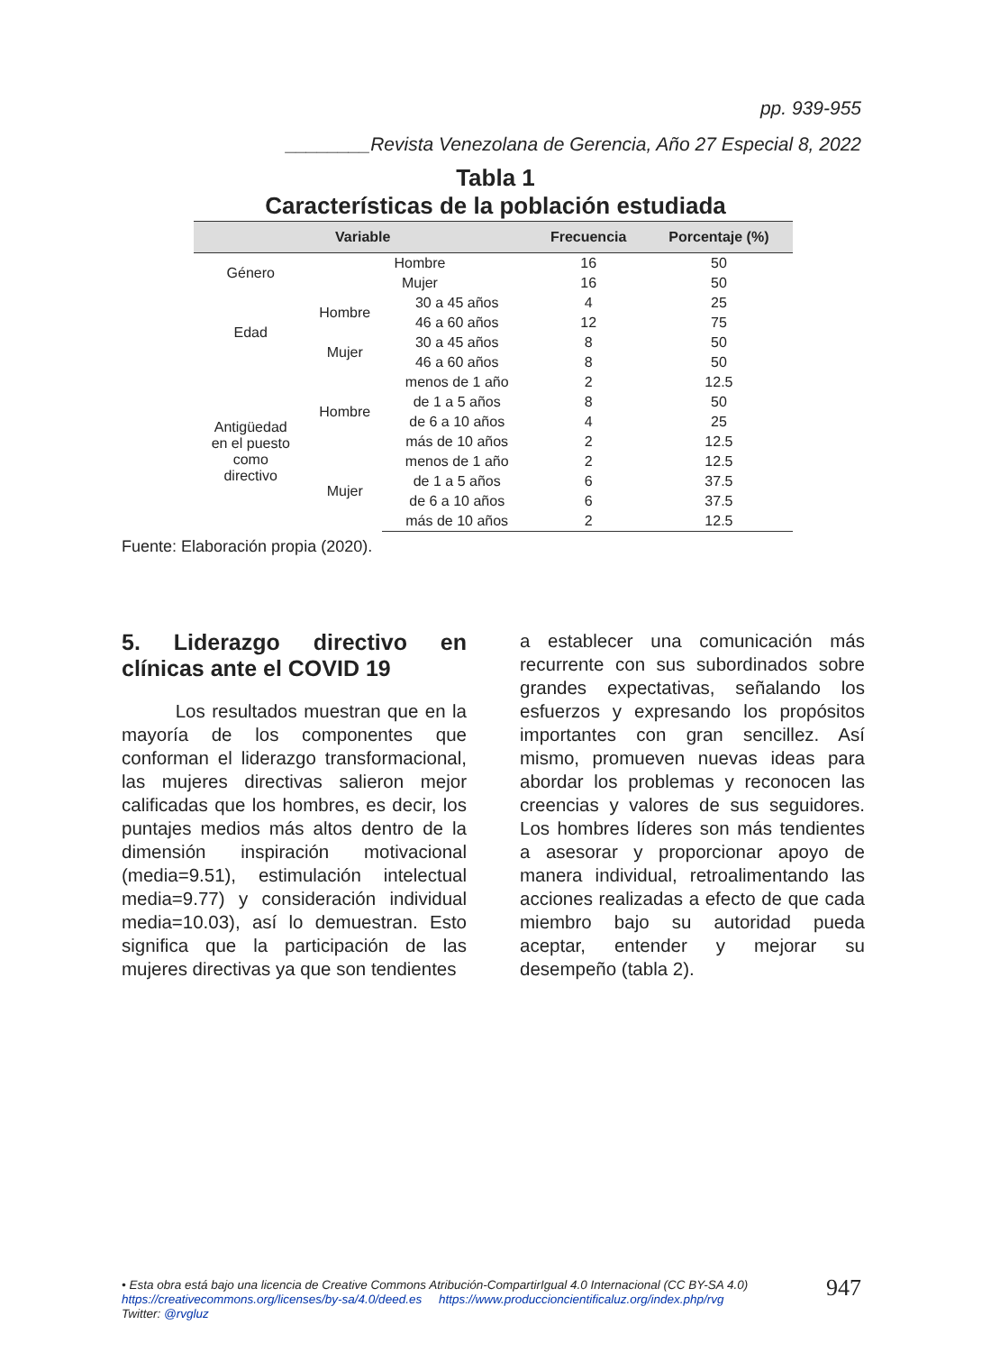pp. 939-955
________Revista Venezolana de Gerencia, Año 27 Especial 8, 2022
Tabla 1
Características de la población estudiada
| Variable | | | Frecuencia | Porcentaje (%) |
| --- | --- | --- | --- | --- |
| Género | Hombre | | 16 | 50 |
| | Mujer | | 16 | 50 |
| Edad | Hombre | 30 a 45 años | 4 | 25 |
| | | 46 a 60 años | 12 | 75 |
| | Mujer | 30 a 45 años | 8 | 50 |
| | | 46 a 60 años | 8 | 50 |
| Antigüedad en el puesto como directivo | Hombre | menos de 1 año | 2 | 12.5 |
| | | de 1 a 5 años | 8 | 50 |
| | | de 6 a 10 años | 4 | 25 |
| | | más de 10 años | 2 | 12.5 |
| | Mujer | menos de 1 año | 2 | 12.5 |
| | | de 1 a 5 años | 6 | 37.5 |
| | | de 6 a 10 años | 6 | 37.5 |
| | | más de 10 años | 2 | 12.5 |
Fuente: Elaboración propia (2020).
5. Liderazgo directivo en clínicas ante el COVID 19
Los resultados muestran que en la mayoría de los componentes que conforman el liderazgo transformacional, las mujeres directivas salieron mejor calificadas que los hombres, es decir, los puntajes medios más altos dentro de la dimensión inspiración motivacional (media=9.51), estimulación intelectual media=9.77) y consideración individual media=10.03), así lo demuestran. Esto significa que la participación de las mujeres directivas ya que son tendientes
a establecer una comunicación más recurrente con sus subordinados sobre grandes expectativas, señalando los esfuerzos y expresando los propósitos importantes con gran sencillez. Así mismo, promueven nuevas ideas para abordar los problemas y reconocen las creencias y valores de sus seguidores. Los hombres líderes son más tendientes a asesorar y proporcionar apoyo de manera individual, retroalimentando las acciones realizadas a efecto de que cada miembro bajo su autoridad pueda aceptar, entender y mejorar su desempeño (tabla 2).
• Esta obra está bajo una licencia de Creative Commons Atribución-CompartirIgual 4.0 Internacional (CC BY-SA 4.0)
https://creativecommons.org/licenses/by-sa/4.0/deed.es https://www.produccioncientificaluz.org/index.php/rvg
Twitter: @rvgluz
947